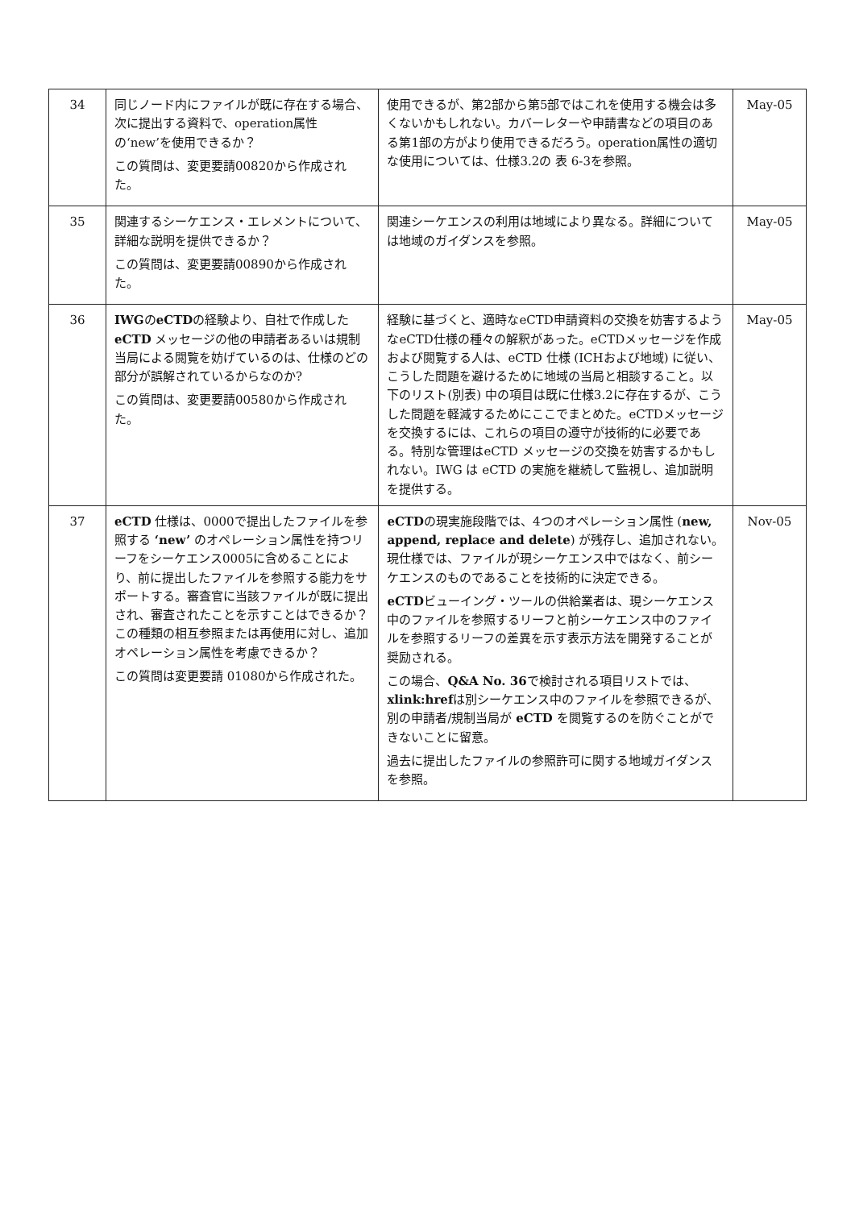| 34 | 同じノード内にファイルが既に存在する場合、次に提出する資料で、operation属性の‘new’を使用できるか？ この質問は、変更要請00820から作成された。 | 使用できるが、第2部から第5部ではこれを使用する機会は多くないかもしれない。カバーレターや申請書などの項目のある第1部の方がより使用できるだろう。operation属性の適切な使用については、仕様3.2の 表 6-3を参照。 | May-05 |
| 35 | 関連するシーケエンス・エレメントについて、詳細な説明を提供できるか？ この質問は、変更要請00890から作成された。 | 関連シーケエンスの利用は地域により異なる。詳細については地域のガイダンスを参照。 | May-05 |
| 36 | IWG の eCTD の経験より、自社で作成した eCTD メッセージの他の申請者あるいは規制当局による閲覧を妨げているのは、仕様のどの部分が誤解されているからなのか? この質問は、変更要請00580から作成された。 | 経験に基づくと、適時なeCTD申請資料の交換を妨害するようなeCTD仕様の種々の解釈があった。eCTDメッセージを作成および閲覧する人は、eCTD 仕様 (ICHおよび地域) に従い、こうした問題を避けるために地域の当局と相談すること。以下のリスト(別表) 中の項目は既に仕様3.2に存在するが、こうした問題を軽減するためにここでまとめた。eCTDメッセージを交換するには、これらの項目の遵守が技術的に必要である。特別な管理はeCTD メッセージの交換を妨害するかもしれない。IWG は eCTD の実施を継続して監視し、追加説明を提供する。 | May-05 |
| 37 | eCTD 仕様は、0000で提出したファイルを参照する ‘new’ のオペレーション属性を持つリーフをシーケエンス0005に含めることにより、前に提出したファイルを参照する能力をサポートする。審査官に当該ファイルが既に提出され、審査されたことを示すことはできるか？この種類の相互参照または再使用に対し、追加オペレーション属性を考慮できるか？ この質問は変更要請 01080から作成された。 | eCTD の現実施段階では、4つのオペレーション属性 ( new, append, replace and delete ) が残存し、追加されない。現仕様では、ファイルが現シーケエンス中ではなく、前シーケエンスのものであることを技術的に決定できる。 eCTD ビューイング・ツールの供給業者は、現シーケエンス中のファイルを参照するリーフと前シーケエンス中のファイルを参照するリーフの差異を示す表示方法を開発することが奨励される。 この場合、 Q&A No. 36 で検討される項目リストでは、 xlink:href は別シーケエンス中のファイルを参照できるが、別の申請者/規制当局が eCTD を閲覧するのを防ぐことができないことに留意。 過去に提出したファイルの参照許可に関する地域ガイダンスを参照。 | Nov-05 |